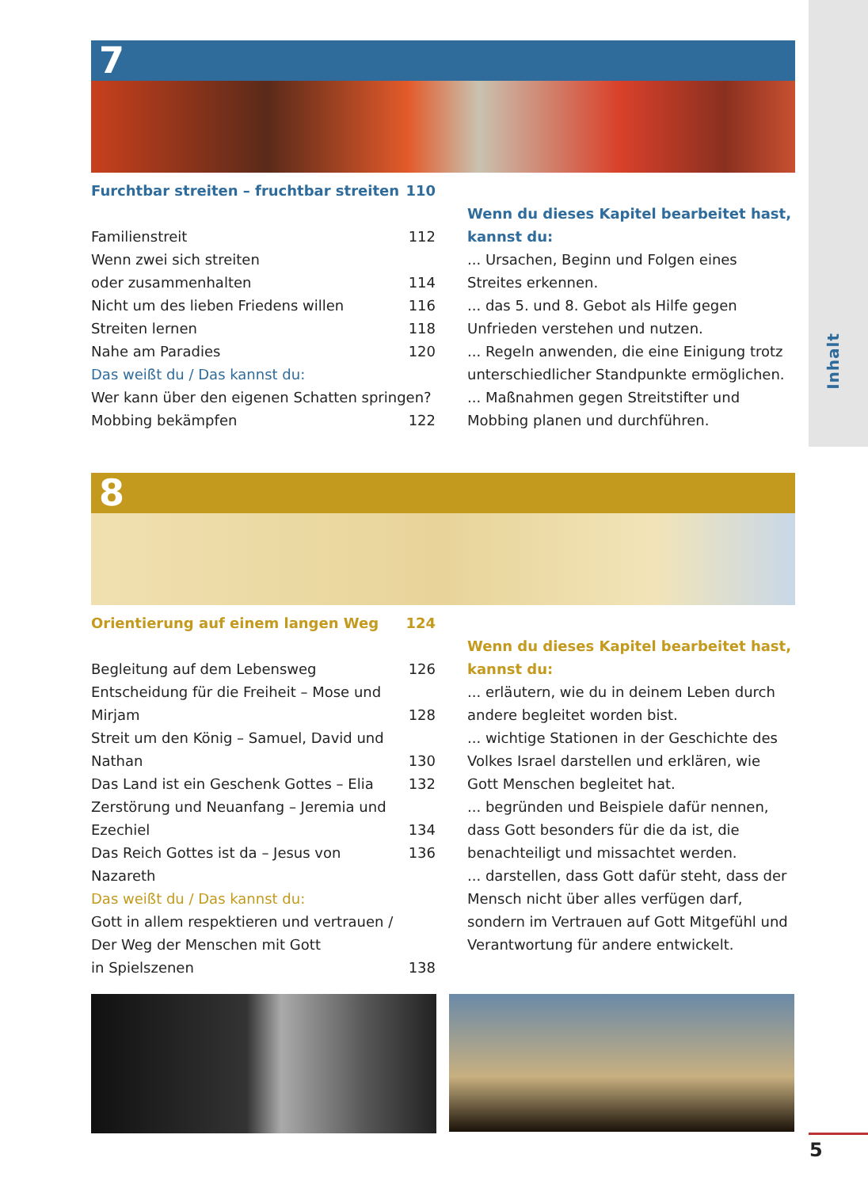Inhalt
7
Furchtbar streiten – fruchtbar streiten 110
Familienstreit 112
Wenn zwei sich streiten
oder zusammenhalten 114
Nicht um des lieben Friedens willen 116
Streiten lernen 118
Nahe am Paradies 120
Das weißt du / Das kannst du:
Wer kann über den eigenen Schatten springen?
Mobbing bekämpfen 122
Wenn du dieses Kapitel bearbeitet hast, kannst du:
... Ursachen, Beginn und Folgen eines Streites erkennen.
... das 5. und 8. Gebot als Hilfe gegen Unfrieden verstehen und nutzen.
... Regeln anwenden, die eine Einigung trotz unterschiedlicher Standpunkte ermöglichen.
... Maßnahmen gegen Streitstifter und Mobbing planen und durchführen.
8
Orientierung auf einem langen Weg 124
Begleitung auf dem Lebensweg 126
Entscheidung für die Freiheit – Mose und
Mirjam 128
Streit um den König – Samuel, David und
Nathan 130
Das Land ist ein Geschenk Gottes – Elia 132
Zerstörung und Neuanfang – Jeremia und
Ezechiel 134
Das Reich Gottes ist da – Jesus von Nazareth 136
Das weißt du / Das kannst du:
Gott in allem respektieren und vertrauen /
Der Weg der Menschen mit Gott
in Spielszenen 138
Wenn du dieses Kapitel bearbeitet hast, kannst du:
... erläutern, wie du in deinem Leben durch andere begleitet worden bist.
... wichtige Stationen in der Geschichte des Volkes Israel darstellen und erklären, wie Gott Menschen begleitet hat.
... begründen und Beispiele dafür nennen, dass Gott besonders für die da ist, die benachteiligt und missachtet werden.
... darstellen, dass Gott dafür steht, dass der Mensch nicht über alles verfügen darf, sondern im Vertrauen auf Gott Mitgefühl und Verantwortung für andere entwickelt.
5